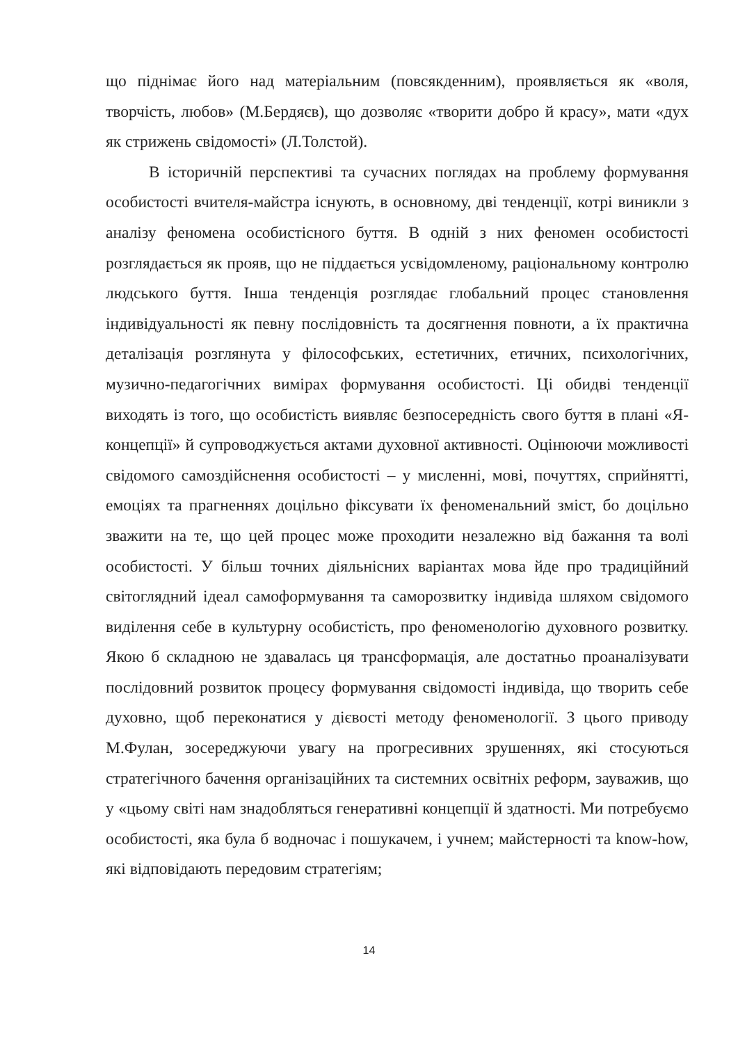що піднімає його над матеріальним (повсякденним), проявляється як «воля, творчість, любов» (М.Бердяєв), що дозволяє «творити добро й красу», мати «дух як стрижень свідомості» (Л.Толстой).
В історичній перспективі та сучасних поглядах на проблему формування особистості вчителя-майстра існують, в основному, дві тенденції, котрі виникли з аналізу феномена особистісного буття. В одній з них феномен особистості розглядається як прояв, що не піддається усвідомленому, раціональному контролю людського буття. Інша тенденція розглядає глобальний процес становлення індивідуальності як певну послідовність та досягнення повноти, а їх практична деталізація розглянута у філософських, естетичних, етичних, психологічних, музично-педагогічних вимірах формування особистості. Ці обидві тенденції виходять із того, що особистість виявляє безпосередність свого буття в плані «Я-концепції» й супроводжується актами духовної активності. Оцінюючи можливості свідомого самоздійснення особистості – у мисленні, мові, почуттях, сприйнятті, емоціях та прагненнях доцільно фіксувати їх феноменальний зміст, бо доцільно зважити на те, що цей процес може проходити незалежно від бажання та волі особистості. У більш точних діяльнісних варіантах мова йде про традиційний світоглядний ідеал самоформування та саморозвитку індивіда шляхом свідомого виділення себе в культурну особистість, про феноменологію духовного розвитку. Якою б складною не здавалась ця трансформація, але достатньо проаналізувати послідовний розвиток процесу формування свідомості індивіда, що творить себе духовно, щоб переконатися у дієвості методу феноменології. З цього приводу М.Фулан, зосереджуючи увагу на прогресивних зрушеннях, які стосуються стратегічного бачення організаційних та системних освітніх реформ, зауважив, що у «цьому світі нам знадобляться генеративні концепції й здатності. Ми потребуємо особистості, яка була б водночас і пошукачем, і учнем; майстерності та know-how, які відповідають передовим стратегіям;
14